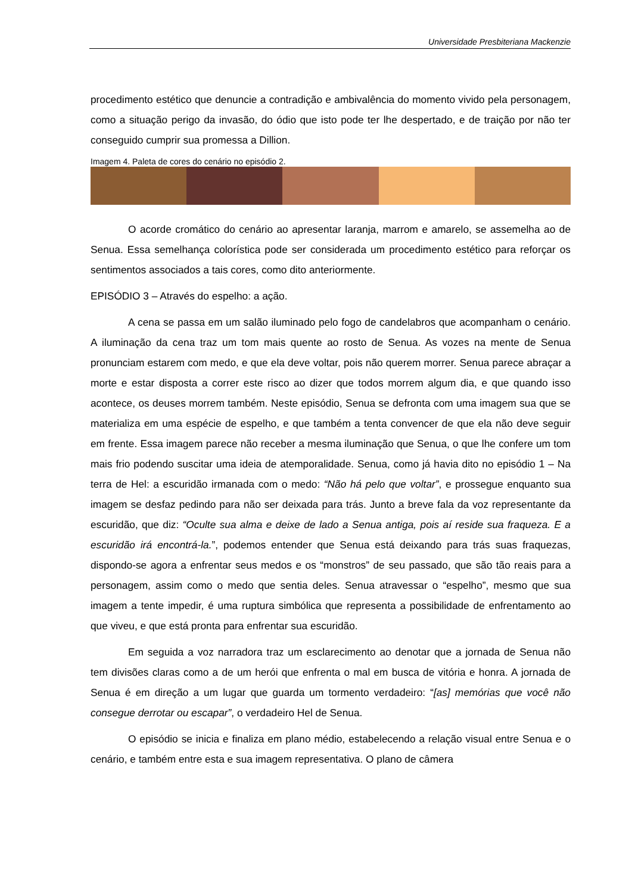Universidade Presbiteriana Mackenzie
procedimento estético que denuncie a contradição e ambivalência do momento vivido pela personagem, como a situação perigo da invasão, do ódio que isto pode ter lhe despertado, e de traição por não ter conseguido cumprir sua promessa a Dillion.
Imagem 4. Paleta de cores do cenário no episódio 2.
O acorde cromático do cenário ao apresentar laranja, marrom e amarelo, se assemelha ao de Senua. Essa semelhança colorística pode ser considerada um procedimento estético para reforçar os sentimentos associados a tais cores, como dito anteriormente.
EPISÓDIO 3 – Através do espelho: a ação.
A cena se passa em um salão iluminado pelo fogo de candelabros que acompanham o cenário. A iluminação da cena traz um tom mais quente ao rosto de Senua. As vozes na mente de Senua pronunciam estarem com medo, e que ela deve voltar, pois não querem morrer. Senua parece abraçar a morte e estar disposta a correr este risco ao dizer que todos morrem algum dia, e que quando isso acontece, os deuses morrem também. Neste episódio, Senua se defronta com uma imagem sua que se materializa em uma espécie de espelho, e que também a tenta convencer de que ela não deve seguir em frente. Essa imagem parece não receber a mesma iluminação que Senua, o que lhe confere um tom mais frio podendo suscitar uma ideia de atemporalidade. Senua, como já havia dito no episódio 1 – Na terra de Hel: a escuridão irmanada com o medo: “Não há pelo que voltar”, e prossegue enquanto sua imagem se desfaz pedindo para não ser deixada para trás. Junto a breve fala da voz representante da escuridão, que diz: “Oculte sua alma e deixe de lado a Senua antiga, pois aí reside sua fraqueza. E a escuridão irá encontrá-la.”, podemos entender que Senua está deixando para trás suas fraquezas, dispondo-se agora a enfrentar seus medos e os “monstros” de seu passado, que são tão reais para a personagem, assim como o medo que sentia deles. Senua atravessar o “espelho”, mesmo que sua imagem a tente impedir, é uma ruptura simbólica que representa a possibilidade de enfrentamento ao que viveu, e que está pronta para enfrentar sua escuridão.
Em seguida a voz narradora traz um esclarecimento ao denotar que a jornada de Senua não tem divisões claras como a de um herói que enfrenta o mal em busca de vitória e honra. A jornada de Senua é em direção a um lugar que guarda um tormento verdadeiro: “[as] memórias que você não consegue derrotar ou escapar”, o verdadeiro Hel de Senua.
O episódio se inicia e finaliza em plano médio, estabelecendo a relação visual entre Senua e o cenário, e também entre esta e sua imagem representativa. O plano de câmera